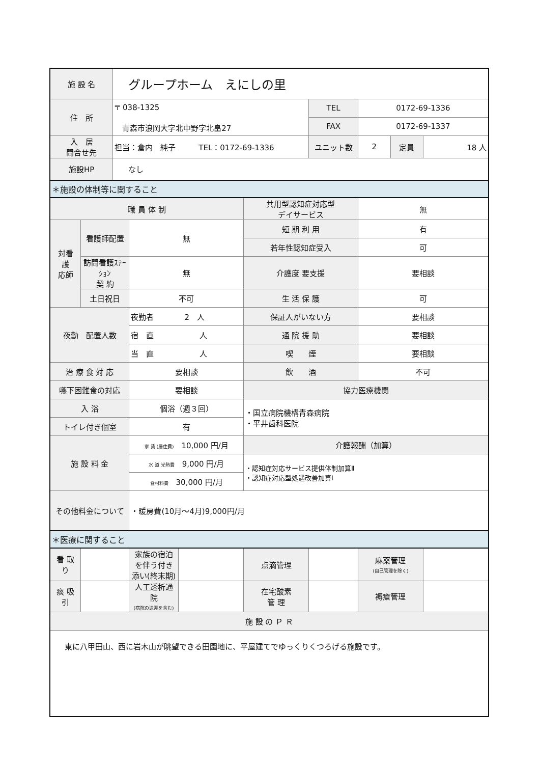| 施 設 名 | | グループホーム えにしの里 | | | | | | | |
| 住 所 | | 〒 038-1325 青森市浪岡大字北中野字北畠27 | | | | TEL | 0172-69-1336 | | |
| | | | | | | FAX | 0172-69-1337 | | |
| 入 居 問合せ先 | | 担当：倉内 純子 TEL：0172-69-1336 | | | | ユニット数 | 2 | 定員 | 18 人 |
| 施設HP | | なし | | | | | | | |
| ＊施設の体制等に関すること | | | | | | | | | |
| 職 員 体 制 | | | | | 共用型認知症対応型 デイサービス | | 無 | | |
| 対看 護 応師 | 看護師配置 | | 無 | | 短 期 利 用 | | 有 | | |
| | | | | | 若年性認知症受入 | | 可 | | |
| | 訪問看護ｽﾃｰｼｮﾝ 契 約 | | 無 | | 介護度 要支援 | | 要相談 | | |
| | 土日祝日 | | 不可 | | 生 活 保 護 | | 可 | | |
| 夜勤 配置人数 | | | 夜勤者 2 人 | | 保証人がいない方 | | 要相談 | | |
| | | | 宿 直 人 | | 通 院 援 助 | | 要相談 | | |
| | | | 当 直 人 | | 喫 煙 | | 要相談 | | |
| 治 療 食 対 応 | | | 要相談 | | 飲 酒 | | 不可 | | |
| 嚥下困難食の対応 | | | 要相談 | | 協力医療機関 | | | | |
| 入 浴 | | | 個浴（週３回） | | ・国立病院機構青森病院 ・平井歯科医院 | | | | |
| トイレ付き個室 | | | 有 | | | | | | |
| 施 設 料 金 | | | 家 賃 (居住費) 10,000 円/月 | | 介護報酬（加算） | | | | |
| | | | 水 道 光熱費 9,000 円/月 | | ・認知症対応サービス提供体制加算Ⅱ ・認知症対応型処遇改善加算Ⅰ | | | | |
| | | | 食材料費 30,000 円/月 | | | | | | |
| その他料金について | | | ・暖房費(10月～4月)9,000円/月 | | | | | | |
| ＊医療に関すること | | | | | | | | | |
| 看 取 り | | | 家族の宿泊を伴う付き添い(終末期) | | 点滴管理 | | 麻薬管理 (自己管理を除く) | | |
| 痰 吸 引 | | | 人工透析通院 (病院の送迎を含む) | | 在宅酸素 管 理 | | 褥瘡管理 | | |
| 施 設 の Ｐ Ｒ | | | | | | | | | |
| 東に八甲田山、西に岩木山が眺望できる田園地に、平屋建てでゆっくりくつろげる施設です。 | | | | | | | | | |